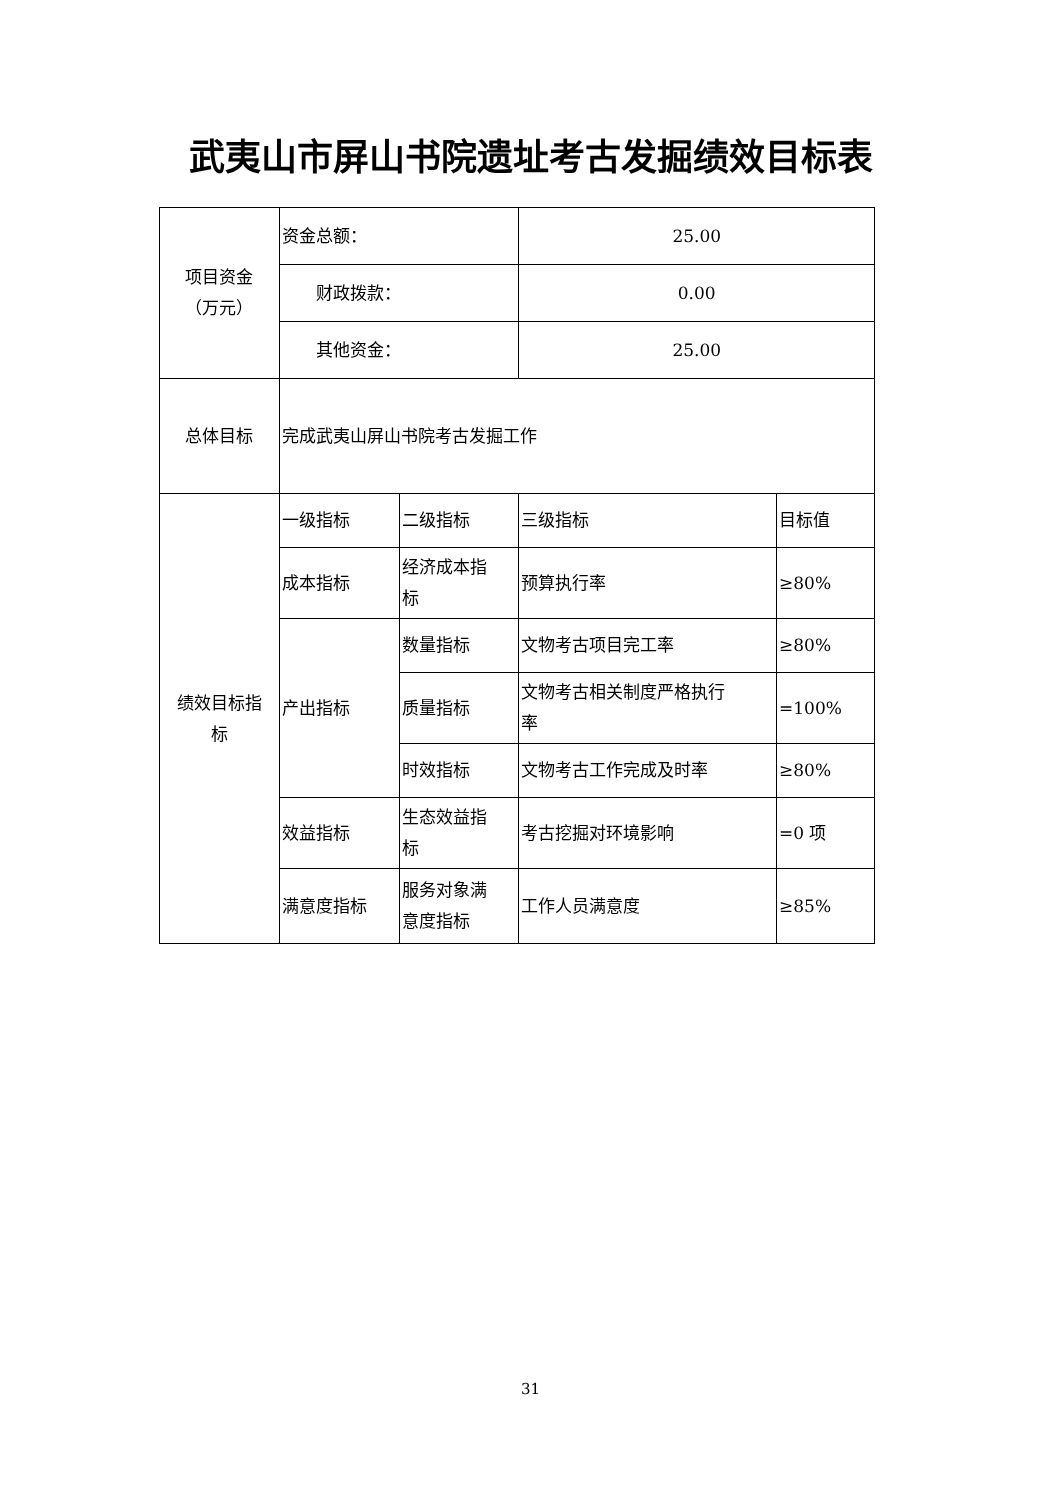武夷山市屏山书院遗址考古发掘绩效目标表
| 项目资金 （万元） | 资金总额： | | 25.00 | |
| | 财政拨款： | | 0.00 | |
| | 其他资金： | | 25.00 | |
| 总体目标 | 完成武夷山屏山书院考古发掘工作 | | | |
| 绩效目标指 标 | 一级指标 | 二级指标 | 三级指标 | 目标值 |
| | 成本指标 | 经济成本指 标 | 预算执行率 | ≥80% |
| | 产出指标 | 数量指标 | 文物考古项目完工率 | ≥80% |
| | | 质量指标 | 文物考古相关制度严格执行 率 | =100% |
| | | 时效指标 | 文物考古工作完成及时率 | ≥80% |
| | 效益指标 | 生态效益指 标 | 考古挖掘对环境影响 | =0 项 |
| | 满意度指标 | 服务对象满 意度指标 | 工作人员满意度 | ≥85% |
31